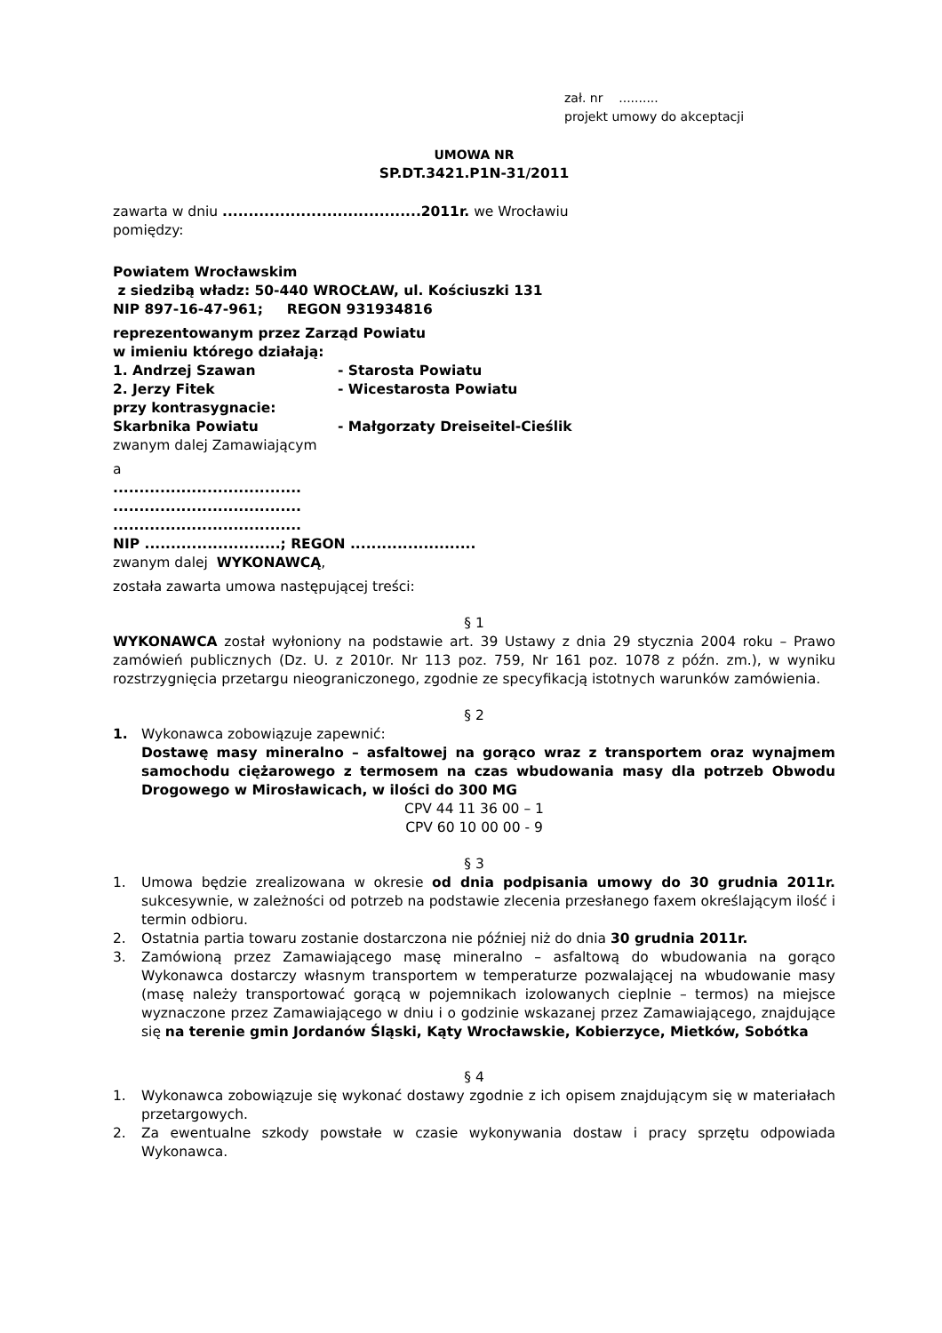zał. nr ..........
projekt umowy do akceptacji
UMOWA NR
SP.DT.3421.P1N-31/2011
zawarta w dniu ......................................2011r. we Wrocławiu
pomiędzy:
Powiatem Wrocławskim
z siedzibą władz: 50-440 WROCŁAW, ul. Kościuszki 131
NIP 897-16-47-961; REGON 931934816
reprezentowanym przez Zarząd Powiatu
w imieniu którego działają:
1. Andrzej Szawan - Starosta Powiatu
2. Jerzy Fitek - Wicestarosta Powiatu
przy kontrasygnacie:
Skarbnika Powiatu - Małgorzaty Dreiseitel-Cieślik
zwanym dalej Zamawiającym
a
....................................
....................................
....................................
NIP ..........................; REGON ........................
zwanym dalej WYKONAWCĄ,
została zawarta umowa następującej treści:
§ 1
WYKONAWCA został wyłoniony na podstawie art. 39 Ustawy z dnia 29 stycznia 2004 roku – Prawo zamówień publicznych (Dz. U. z 2010r. Nr 113 poz. 759, Nr 161 poz. 1078 z późn. zm.), w wyniku rozstrzygnięcia przetargu nieograniczonego, zgodnie ze specyfikacją istotnych warunków zamówienia.
§ 2
1. Wykonawca zobowiązuje zapewnić:
Dostawę masy mineralno – asfaltowej na gorąco wraz z transportem oraz wynajmem samochodu ciężarowego z termosem na czas wbudowania masy dla potrzeb Obwodu Drogowego w Mirosławicach, w ilości do 300 MG
CPV 44 11 36 00 – 1
CPV 60 10 00 00 - 9
§ 3
1. Umowa będzie zrealizowana w okresie od dnia podpisania umowy do 30 grudnia 2011r. sukcesywnie, w zależności od potrzeb na podstawie zlecenia przesłanego faxem określającym ilość i termin odbioru.
2. Ostatnia partia towaru zostanie dostarczona nie później niż do dnia 30 grudnia 2011r.
3. Zamówioną przez Zamawiającego masę mineralno – asfaltową do wbudowania na gorąco Wykonawca dostarczy własnym transportem w temperaturze pozwalającej na wbudowanie masy (masę należy transportować gorącą w pojemnikach izolowanych cieplnie – termos) na miejsce wyznaczone przez Zamawiającego w dniu i o godzinie wskazanej przez Zamawiającego, znajdujące się na terenie gmin Jordanów Śląski, Kąty Wrocławskie, Kobierzyce, Mietków, Sobótka
§ 4
1. Wykonawca zobowiązuje się wykonać dostawy zgodnie z ich opisem znajdującym się w materiałach przetargowych.
2. Za ewentualne szkody powstałe w czasie wykonywania dostaw i pracy sprzętu odpowiada Wykonawca.